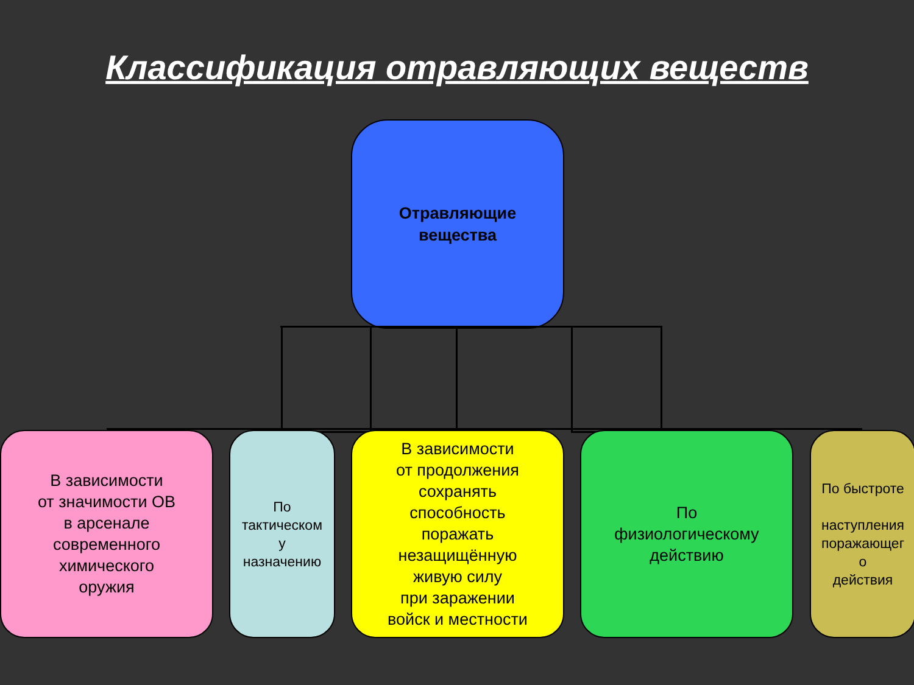Классификация отравляющих веществ
Отравляющие
вещества
В зависимости
от значимости ОВ
в арсенале
современного
химического
оружия
По
тактическом
у
назначению
В зависимости
от продолжения
сохранять
способность
поражать
незащищённую
живую силу
при заражении
войск и местности
По
физиологическому
действию
По быстроте
наступления
поражающег
о
действия